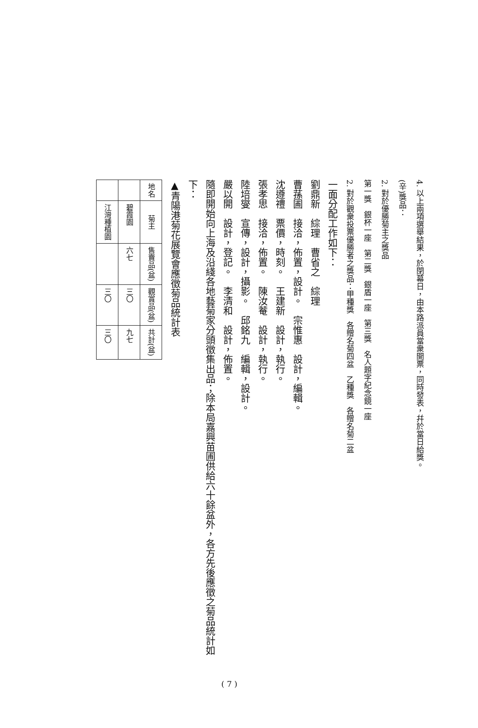4. 以上兩項選舉結果，於閉幕日，由本路派員當衆開票，同時發表，幷於當日給獎。
(辛)獎品：
2. 對於優勝菊主之獎品
第一獎　銀杯一座　第二獎　銀盾一座　第三獎　名人題字紀念鏡一座
2. 對於觀衆投票優勝者之獎品：甲種獎　各贈名菊四盆　乙種獎　各贈名菊二盆
一面分配工作如下：
劉鼎新　綜理　曹省之　綜理
曹蓀圃　接洽，佈置，設計。　宗惟惠　設計，編輯。
沈遵禮　票價，時刻。　王建新　設計，執行。
張孝思　接洽，佈置。　陳汝菴　設計，執行。
陸培燮　宣傳，設計，攝影。　邱銘九　編輯，設計。
嚴以開　設計，登記。　李清和　設計，佈置。
隨即開始向上海及沿綫各地藝菊家分頭徵集出品；除本局嘉興苗圃供給六十餘盆外，各方先後應徵之菊品統計如下：
▲青陽港菊花展覽會應徵菊品統計表
| 地名 | 菊主 | 售賣品(盆) | 觀賞品(盆) | 共計(盆) |
| --- | --- | --- | --- | --- |
| | 碧霞園 | 六七 | 三〇 | 九七 |
| | 江灣種植園 | | 三〇 | 三〇 |
( 7 )